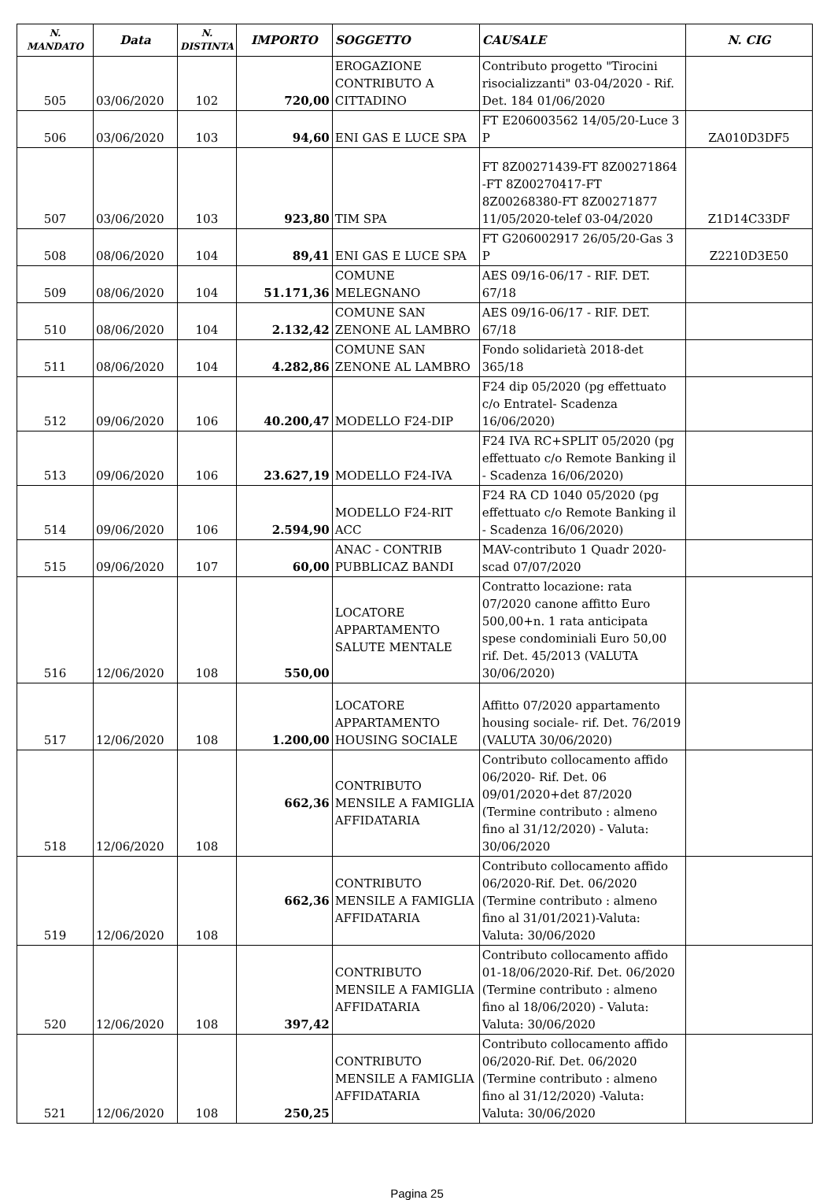| N. MANDATO | Data | N. DISTINTA | IMPORTO | SOGGETTO | CAUSALE | N. CIG |
| --- | --- | --- | --- | --- | --- | --- |
| 505 | 03/06/2020 | 102 | 720,00 | EROGAZIONE CONTRIBUTO A CITTADINO | Contributo progetto "Tirocini risocializzanti" 03-04/2020 - Rif. Det. 184 01/06/2020 | |
| 506 | 03/06/2020 | 103 | 94,60 | ENI GAS E LUCE SPA | FT E206003562 14/05/20-Luce 3 P | ZA010D3DF5 |
| 507 | 03/06/2020 | 103 | 923,80 | TIM SPA | FT 8Z00271439-FT 8Z00271864 -FT 8Z00270417-FT 8Z00268380-FT 8Z00271877 11/05/2020-telef 03-04/2020 | Z1D14C33DF |
| 508 | 08/06/2020 | 104 | 89,41 | ENI GAS E LUCE SPA | FT G206002917 26/05/20-Gas 3 P | Z2210D3E50 |
| 509 | 08/06/2020 | 104 | 51.171,36 | COMUNE MELEGNANO | AES 09/16-06/17 - RIF. DET. 67/18 | |
| 510 | 08/06/2020 | 104 | 2.132,42 | COMUNE SAN ZENONE AL LAMBRO | AES 09/16-06/17 - RIF. DET. 67/18 | |
| 511 | 08/06/2020 | 104 | 4.282,86 | COMUNE SAN ZENONE AL LAMBRO | Fondo solidarietà 2018-det 365/18 | |
| 512 | 09/06/2020 | 106 | 40.200,47 | MODELLO F24-DIP | F24 dip 05/2020 (pg effettuato c/o Entratel- Scadenza 16/06/2020) | |
| 513 | 09/06/2020 | 106 | 23.627,19 | MODELLO F24-IVA | F24 IVA RC+SPLIT 05/2020 (pg effettuato c/o Remote Banking il - Scadenza 16/06/2020) | |
| 514 | 09/06/2020 | 106 | 2.594,90 | MODELLO F24-RIT ACC | F24 RA CD 1040 05/2020 (pg effettuato c/o Remote Banking il - Scadenza 16/06/2020) | |
| 515 | 09/06/2020 | 107 | 60,00 | ANAC - CONTRIB PUBBLICAZ BANDI | MAV-contributo 1 Quadr 2020- scad 07/07/2020 | |
| 516 | 12/06/2020 | 108 | 550,00 | LOCATORE APPARTAMENTO SALUTE MENTALE | Contratto locazione: rata 07/2020 canone affitto Euro 500,00+n. 1 rata anticipata spese condominiali Euro 50,00 rif. Det. 45/2013 (VALUTA 30/06/2020) | |
| 517 | 12/06/2020 | 108 | 1.200,00 | LOCATORE APPARTAMENTO HOUSING SOCIALE | Affitto 07/2020 appartamento housing sociale- rif. Det. 76/2019 (VALUTA 30/06/2020) | |
| 518 | 12/06/2020 | 108 | 662,36 | CONTRIBUTO MENSILE A FAMIGLIA AFFIDATARIA | Contributo collocamento affido 06/2020- Rif. Det. 06 09/01/2020+det 87/2020 (Termine contributo : almeno fino al 31/12/2020) - Valuta: 30/06/2020 | |
| 519 | 12/06/2020 | 108 | 662,36 | CONTRIBUTO MENSILE A FAMIGLIA AFFIDATARIA | Contributo collocamento affido 06/2020-Rif. Det. 06/2020 (Termine contributo : almeno fino al 31/01/2021)-Valuta: Valuta: 30/06/2020 | |
| 520 | 12/06/2020 | 108 | 397,42 | CONTRIBUTO MENSILE A FAMIGLIA AFFIDATARIA | Contributo collocamento affido 01-18/06/2020-Rif. Det. 06/2020 (Termine contributo : almeno fino al 18/06/2020) - Valuta: Valuta: 30/06/2020 | |
| 521 | 12/06/2020 | 108 | 250,25 | CONTRIBUTO MENSILE A FAMIGLIA AFFIDATARIA | Contributo collocamento affido 06/2020-Rif. Det. 06/2020 (Termine contributo : almeno fino al 31/12/2020) -Valuta: Valuta: 30/06/2020 | |
Pagina 25